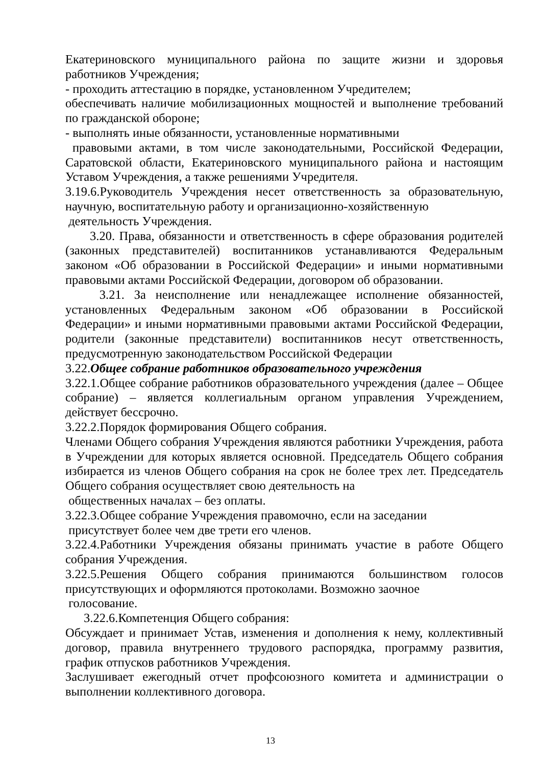Екатериновского муниципального района по защите жизни и здоровья работников Учреждения;
- проходить аттестацию в порядке, установленном Учредителем;
обеспечивать наличие мобилизационных мощностей и выполнение требований по гражданской обороне;
- выполнять иные обязанности, установленные нормативными
правовыми актами, в том числе законодательными, Российской Федерации, Саратовской области, Екатериновского муниципального района и настоящим Уставом Учреждения, а также решениями Учредителя.
3.19.6.Руководитель Учреждения несет ответственность за образовательную, научную, воспитательную работу и организационно-хозяйственную
деятельность Учреждения.
3.20. Права, обязанности и ответственность в сфере образования родителей (законных представителей) воспитанников устанавливаются Федеральным законом «Об образовании в Российской Федерации» и иными нормативными правовыми актами Российской Федерации, договором об образовании.
3.21. За неисполнение или ненадлежащее исполнение обязанностей, установленных Федеральным законом «Об образовании в Российской Федерации» и иными нормативными правовыми актами Российской Федерации, родители (законные представители) воспитанников несут ответственность, предусмотренную законодательством Российской Федерации
3.22.Общее собрание работников образовательного учреждения
3.22.1.Общее собрание работников образовательного учреждения (далее – Общее собрание) – является коллегиальным органом управления Учреждением, действует бессрочно.
3.22.2.Порядок формирования Общего собрания.
Членами Общего собрания Учреждения являются работники Учреждения, работа в Учреждении для которых является основной. Председатель Общего собрания избирается из членов Общего собрания на срок не более трех лет. Председатель Общего собрания осуществляет свою деятельность на
общественных началах – без оплаты.
3.22.3.Общее собрание Учреждения правомочно, если на заседании
присутствует более чем две трети его членов.
3.22.4.Работники Учреждения обязаны принимать участие в работе Общего собрания Учреждения.
3.22.5.Решения Общего собрания принимаются большинством голосов присутствующих и оформляются протоколами. Возможно заочное
голосование.
3.22.6.Компетенция Общего собрания:
Обсуждает и принимает Устав, изменения и дополнения к нему, коллективный договор, правила внутреннего трудового распорядка, программу развития, график отпусков работников Учреждения.
Заслушивает ежегодный отчет профсоюзного комитета и администрации о выполнении коллективного договора.
13